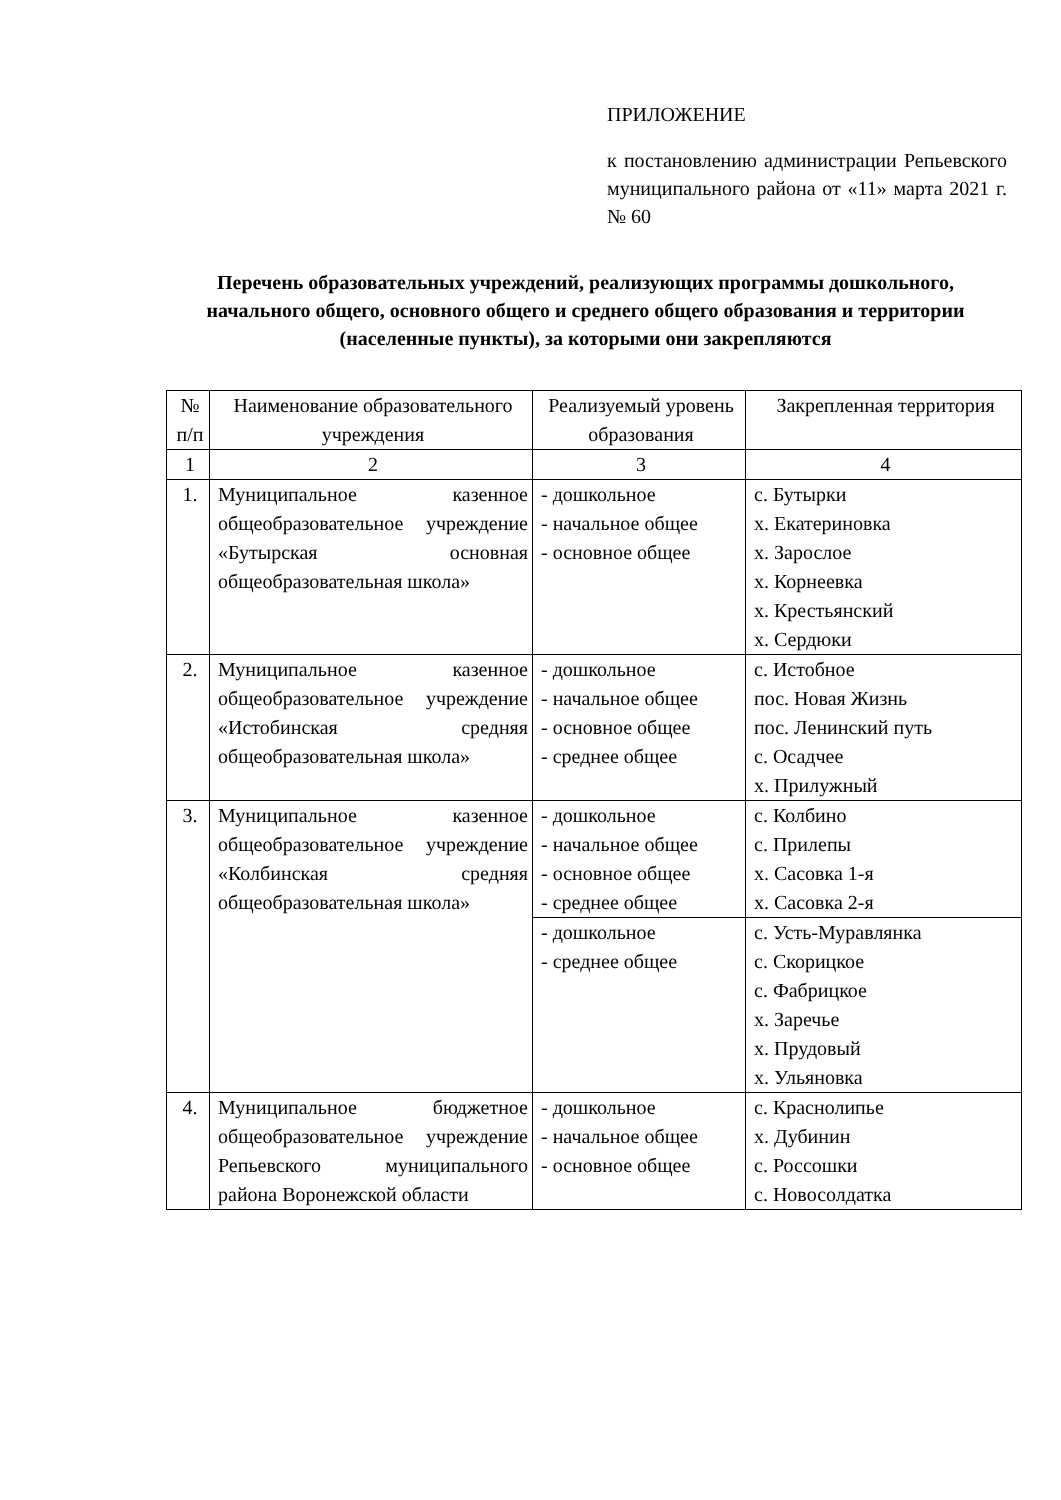ПРИЛОЖЕНИЕ
к постановлению администрации Репьевского муниципального района от «11» марта 2021 г. № 60
Перечень образовательных учреждений, реализующих программы дошкольного, начального общего, основного общего и среднего общего образования и территории (населенные пункты), за которыми они закрепляются
| № п/п | Наименование образовательного учреждения | Реализуемый уровень образования | Закрепленная территория |
| --- | --- | --- | --- |
| 1 | 2 | 3 | 4 |
| 1. | Муниципальное казенное общеобразовательное учреждение «Бутырская основная общеобразовательная школа» | - дошкольное - начальное общее - основное общее | с. Бутырки х. Екатериновка х. Зарослое х. Корнеевка х. Крестьянский х. Сердюки |
| 2. | Муниципальное казенное общеобразовательное учреждение «Истобинская средняя общеобразовательная школа» | - дошкольное - начальное общее - основное общее - среднее общее | с. Истобное пос. Новая Жизнь пос. Ленинский путь с. Осадчее х. Прилужный |
| 3. | Муниципальное казенное общеобразовательное учреждение «Колбинская средняя общеобразовательная школа» | - дошкольное - начальное общее - основное общее - среднее общее | с. Колбино с. Прилепы х. Сасовка 1-я х. Сасовка 2-я |
| | | - дошкольное - среднее общее | с. Усть-Муравлянка с. Скорицкое с. Фабрицкое х. Заречье х. Прудовый х. Ульяновка |
| 4. | Муниципальное бюджетное общеобразовательное учреждение Репьевского муниципального района Воронежской области | - дошкольное - начальное общее - основное общее | с. Краснолипье х. Дубинин с. Россошки с. Новосолдатка |